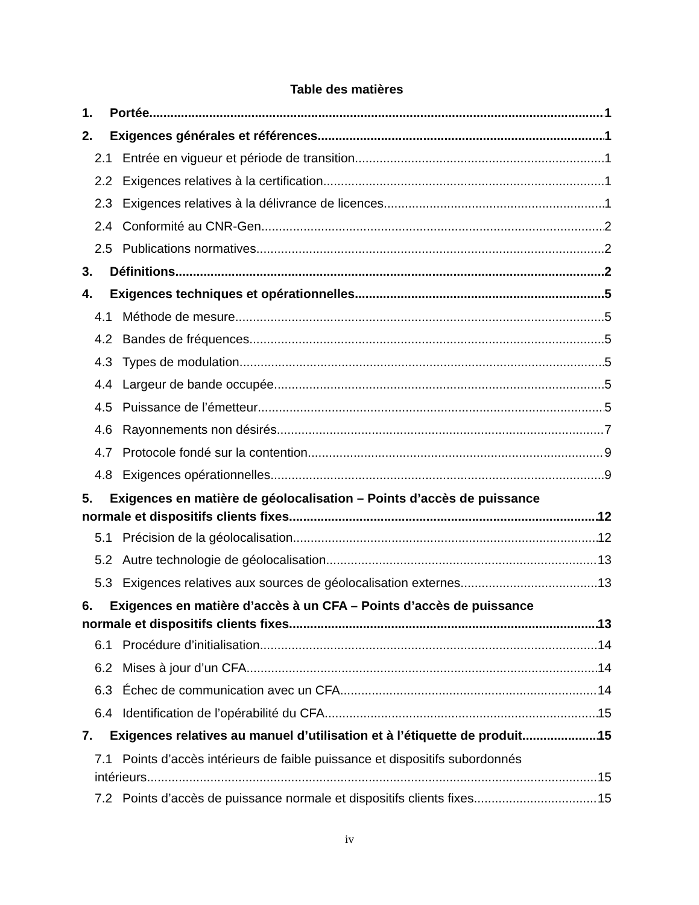Table des matières
1. Portée 1
2. Exigences générales et références 1
2.1 Entrée en vigueur et période de transition 1
2.2 Exigences relatives à la certification 1
2.3 Exigences relatives à la délivrance de licences 1
2.4 Conformité au CNR-Gen 2
2.5 Publications normatives 2
3. Définitions 2
4. Exigences techniques et opérationnelles 5
4.1 Méthode de mesure 5
4.2 Bandes de fréquences 5
4.3 Types de modulation 5
4.4 Largeur de bande occupée 5
4.5 Puissance de l’émetteur 5
4.6 Rayonnements non désirés 7
4.7 Protocole fondé sur la contention 9
4.8 Exigences opérationnelles 9
5. Exigences en matière de géolocalisation – Points d’accès de puissance
normale et dispositifs clients fixes 12
5.1 Précision de la géolocalisation 12
5.2 Autre technologie de géolocalisation 13
5.3 Exigences relatives aux sources de géolocalisation externes 13
6. Exigences en matière d’accès à un CFA – Points d’accès de puissance
normale et dispositifs clients fixes 13
6.1 Procédure d’initialisation 14
6.2 Mises à jour d’un CFA 14
6.3 Échec de communication avec un CFA 14
6.4 Identification de l’opérabilité du CFA 15
7. Exigences relatives au manuel d’utilisation et à l’étiquette de produit 15
7.1 Points d’accès intérieurs de faible puissance et dispositifs subordonnés
intérieurs 15
7.2 Points d’accès de puissance normale et dispositifs clients fixes 15
iv